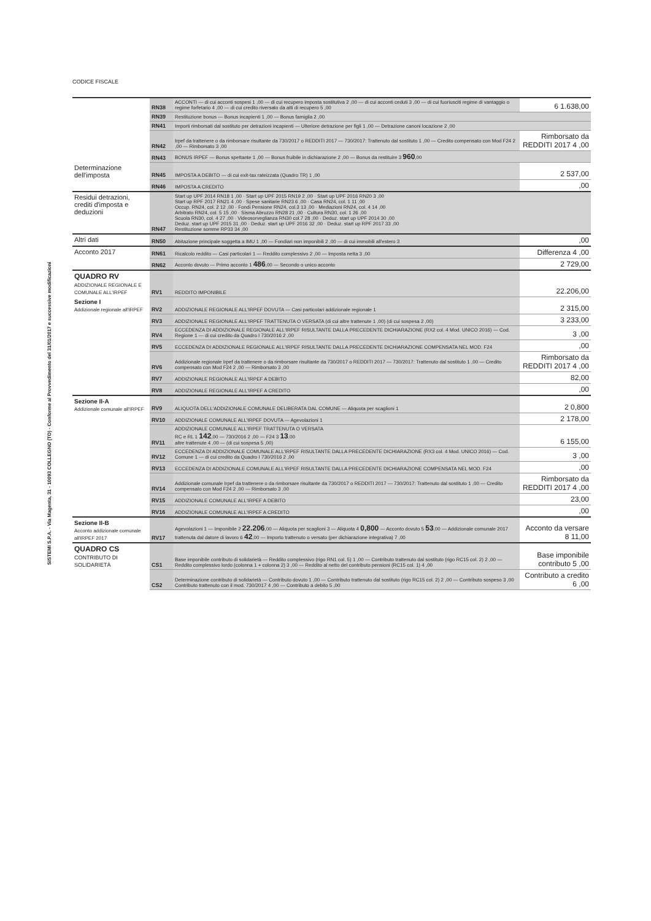CODICE FISCALE
SISTEMI S.P.A. - Via Magenta, 31 - 10093 COLLEGNO (TO) - Conforme al Provvedimento del 31/01/2017 e successive modificazioni
| | RN38 | ACCONTI — di cui acconti sospesi 1 ,00 — di cui recupero imposta sostitutiva 2 ,00 — di cui acconti ceduti 3 ,00 — di cui fuoriusciti regime di vantaggio o regime forfetario 4 ,00 — di cui credito riversato da atti di recupero 5 ,00 | 6 1.638,00 |
| | RN39 | Restituzione bonus — Bonus incapienti 1 ,00 — Bonus famiglia 2 ,00 | |
| | RN41 | Importi rimborsati dal sostituto per detrazioni incapienti — Ulteriore detrazione per figli 1 ,00 — Detrazione canoni locazione 2 ,00 | |
| | RN42 | Irpef da trattenere o da rimborsare risultante da 730/2017 o REDDITI 2017 — 730/2017: Trattenuto dal sostituto 1 ,00 — Credito compensato con Mod F24 2 ,00 — Rimborsato 3 ,00 | Rimborsato da REDDITI 2017 4 ,00 |
| | RN43 | BONUS IRPEF — Bonus spettante 1 ,00 — Bonus fruibile in dichiarazione 2 ,00 — Bonus da restituire 3 960 ,00 | |
| Determinazione dell'imposta | RN45 | IMPOSTA A DEBITO — di cui exit-tax rateizzata (Quadro TR) 1 ,00 | 2 537,00 |
| | RN46 | IMPOSTA A CREDITO | ,00 |
| Residui detrazioni, crediti d'imposta e deduzioni | RN47 | Start up UPF 2014 RN18 1 ,00 · Start up UPF 2015 RN19 2 ,00 · Start up UPF 2016 RN20 3 ,00 Start up RPF 2017 RN21 4 ,00 · Spese sanitarie RN23 6 ,00 · Casa RN24, col. 1 11 ,00 Occup. RN24, col. 2 12 ,00 · Fondi Pensione RN24, col.3 13 ,00 · Mediazioni RN24, col. 4 14 ,00 Arbitrato RN24, col. 5 15 ,00 · Sisma Abruzzo RN28 21 ,00 · Cultura RN30, col. 1 26 ,00 Scuola RN30, col. 4 27 ,00 · Videosorveglianza RN30 col.7 28 ,00 · Deduz. start up UPF 2014 30 ,00 Deduz. start up UPF 2015 31 ,00 · Deduz. start up UPF 2016 32 ,00 · Deduz. start up RPF 2017 33 ,00 Restituzione somme RP33 34 ,00 | |
| Altri dati | RN50 | Abitazione principale soggetta a IMU 1 ,00 — Fondiari non imponibili 2 ,00 — di cui immobili all'estero 3 | ,00 |
| Acconto 2017 | RN61 | Ricalcolo reddito — Casi particolari 1 — Reddito complessivo 2 ,00 — Imposta netta 3 ,00 | Differenza 4 ,00 |
| | RN62 | Acconto dovuto — Primo acconto 1 486 ,00 — Secondo o unico acconto | 2 729,00 |
| QUADRO RV ADDIZIONALE REGIONALE E COMUNALE ALL'IRPEF | RV1 | REDDITO IMPONIBILE | 22.206,00 |
| Sezione I Addizionale regionale all'IRPEF | RV2 | ADDIZIONALE REGIONALE ALL'IRPEF DOVUTA — Casi particolari addizionale regionale 1 | 2 315,00 |
| | RV3 | ADDIZIONALE REGIONALE ALL'IRPEF TRATTENUTA O VERSATA (di cui altre trattenute 1 ,00) (di cui sospesa 2 ,00) | 3 233,00 |
| | RV4 | ECCEDENZA DI ADDIZIONALE REGIONALE ALL'IRPEF RISULTANTE DALLA PRECEDENTE DICHIARAZIONE (RX2 col. 4 Mod. UNICO 2016) — Cod. Regione 1 — di cui credito da Quadro I 730/2016 2 ,00 | 3 ,00 |
| | RV5 | ECCEDENZA DI ADDIZIONALE REGIONALE ALL'IRPEF RISULTANTE DALLA PRECEDENTE DICHIARAZIONE COMPENSATA NEL MOD. F24 | ,00 |
| | RV6 | Addizionale regionale Irpef da trattenere o da rimborsare risultante da 730/2017 o REDDITI 2017 — 730/2017: Trattenuto dal sostituto 1 ,00 — Credito compensato con Mod F24 2 ,00 — Rimborsato 3 ,00 | Rimborsato da REDDITI 2017 4 ,00 |
| | RV7 | ADDIZIONALE REGIONALE ALL'IRPEF A DEBITO | 82,00 |
| | RV8 | ADDIZIONALE REGIONALE ALL'IRPEF A CREDITO | ,00 |
| Sezione II-A Addizionale comunale all'IRPEF | RV9 | ALIQUOTA DELL'ADDIZIONALE COMUNALE DELIBERATA DAL COMUNE — Aliquota per scaglioni 1 | 2 0,800 |
| | RV10 | ADDIZIONALE COMUNALE ALL'IRPEF DOVUTA — Agevolazioni 1 | 2 178,00 |
| | RV11 | ADDIZIONALE COMUNALE ALL'IRPEF TRATTENUTA O VERSATA RC e RL 1 142 ,00 — 730/2016 2 ,00 — F24 3 13 ,00 altre trattenute 4 ,00 — (di cui sospesa 5 ,00) | 6 155,00 |
| | RV12 | ECCEDENZA DI ADDIZIONALE COMUNALE ALL'IRPEF RISULTANTE DALLA PRECEDENTE DICHIARAZIONE (RX3 col. 4 Mod. UNICO 2016) — Cod. Comune 1 — di cui credito da Quadro I 730/2016 2 ,00 | 3 ,00 |
| | RV13 | ECCEDENZA DI ADDIZIONALE COMUNALE ALL'IRPEF RISULTANTE DALLA PRECEDENTE DICHIARAZIONE COMPENSATA NEL MOD. F24 | ,00 |
| | RV14 | Addizionale comunale Irpef da trattenere o da rimborsare risultante da 730/2017 o REDDITI 2017 — 730/2017: Trattenuto dal sostituto 1 ,00 — Credito compensato con Mod F24 2 ,00 — Rimborsato 3 ,00 | Rimborsato da REDDITI 2017 4 ,00 |
| | RV15 | ADDIZIONALE COMUNALE ALL'IRPEF A DEBITO | 23,00 |
| | RV16 | ADDIZIONALE COMUNALE ALL'IRPEF A CREDITO | ,00 |
| Sezione II-B Acconto addizionale comunale all'IRPEF 2017 | RV17 | Agevolazioni 1 — Imponibile 2 22.206 ,00 — Aliquota per scaglioni 3 — Aliquota 4 0,800 — Acconto dovuto 5 53 ,00 — Addizionale comunale 2017 trattenuta dal datore di lavoro 6 42 ,00 — Importo trattenuto o versato (per dichiarazione integrativa) 7 ,00 | Acconto da versare 8 11,00 |
| QUADRO CS CONTRIBUTO DI SOLIDARIETÀ | CS1 | Base imponibile contributo di solidarietà — Reddito complessivo (rigo RN1 col. 5) 1 ,00 — Contributo trattenuto dal sostituto (rigo RC15 col. 2) 2 ,00 — Reddito complessivo lordo (colonna 1 + colonna 2) 3 ,00 — Reddito al netto del contributo pensioni (RC15 col. 1) 4 ,00 | Base imponibile contributo 5 ,00 |
| | CS2 | Determinazione contributo di solidarietà — Contributo dovuto 1 ,00 — Contributo trattenuto dal sostituto (rigo RC15 col. 2) 2 ,00 — Contributo sospeso 3 ,00 Contributo trattenuto con il mod. 730/2017 4 ,00 — Contributo a debito 5 ,00 | Contributo a credito 6 ,00 |